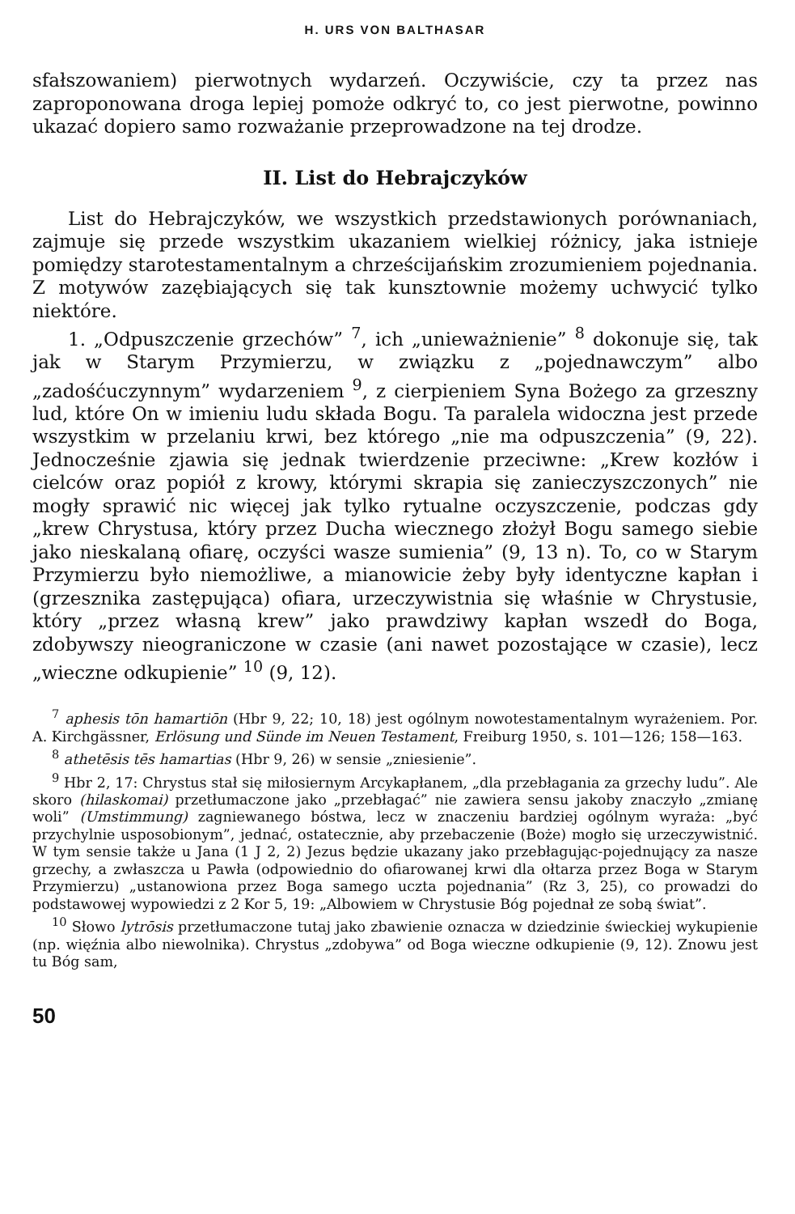H. URS VON BALTHASAR
sfałszowaniem) pierwotnych wydarzeń. Oczywiście, czy ta przez nas zaproponowana droga lepiej pomoże odkryć to, co jest pierwotne, powinno ukazać dopiero samo rozważanie przeprowadzone na tej drodze.
II. List do Hebrajczyków
List do Hebrajczyków, we wszystkich przedstawionych porównaniach, zajmuje się przede wszystkim ukazaniem wielkiej różnicy, jaka istnieje pomiędzy starotestamentalnym a chrześcijańskim zrozumieniem pojednania. Z motywów zazębiających się tak kunsztownie możemy uchwycić tylko niektóre.
1. „Odpuszczenie grzechów” <sup>7</sup>, ich „unieważnienie” <sup>8</sup> dokonuje się, tak jak w Starym Przymierzu, w związku z „pojednawczym” albo „zadośćuczynnym” wydarzeniem <sup>9</sup>, z cierpieniem Syna Bożego za grzeszny lud, które On w imieniu ludu składa Bogu. Ta paralela widoczna jest przede wszystkim w przelaniu krwi, bez którego „nie ma odpuszczenia” (9, 22). Jednocześnie zjawia się jednak twierdzenie przeciwne: „Krew kozłów i cielców oraz popiół z krowy, którymi skrapia się zanieczyszczonych” nie mogły sprawić nic więcej jak tylko rytualne oczyszczenie, podczas gdy „krew Chrystusa, który przez Ducha wiecznego złożył Bogu samego siebie jako nieskalaną ofiarę, oczyści wasze sumienia” (9, 13 n). To, co w Starym Przymierzu było niemożliwe, a mianowicie żeby były identyczne kapłan i (grzesznika zastępująca) ofiara, urzeczywistnia się właśnie w Chrystusie, który „przez własną krew” jako prawdziwy kapłan wszedł do Boga, zdobywszy nieograniczone w czasie (ani nawet pozostające w czasie), lecz „wieczne odkupienie” <sup>10</sup> (9, 12).
<sup>7</sup> aphesis tōn hamartiōn (Hbr 9, 22; 10, 18) jest ogólnym nowotestamentalnym wyrażeniem. Por. A. Kirchgässner, Erlösung und Sünde im Neuen Testament, Freiburg 1950, s. 101—126; 158—163.
<sup>8</sup> athetēsis tēs hamartias (Hbr 9, 26) w sensie „zniesienie”.
<sup>9</sup> Hbr 2, 17: Chrystus stał się miłosiernym Arcykapłanem, „dla przebłagania za grzechy ludu”. Ale skoro (hilaskomai) przetłumaczone jako „przebłagać” nie zawiera sensu jakoby znaczyło „zmianę woli” (Umstimmung) zagniewanego bóstwa, lecz w znaczeniu bardziej ogólnym wyraża: „być przychylnie usposobionym”, jednać, ostatecznie, aby przebaczenie (Boże) mogło się urzeczywistnić. W tym sensie także u Jana (1 J 2, 2) Jezus będzie ukazany jako przebłagując-pojednujący za nasze grzechy, a zwłaszcza u Pawła (odpowiednio do ofiarowanej krwi dla ołtarza przez Boga w Starym Przymierzu) „ustanowiona przez Boga samego uczta pojednania” (Rz 3, 25), co prowadzi do podstawowej wypowiedzi z 2 Kor 5, 19: „Albowiem w Chrystusie Bóg pojednał ze sobą świat”.
<sup>10</sup> Słowo lytrōsis przetłumaczone tutaj jako zbawienie oznacza w dziedzinie świeckiej wykupienie (np. więźnia albo niewolnika). Chrystus „zdobywa” od Boga wieczne odkupienie (9, 12). Znowu jest tu Bóg sam,
50